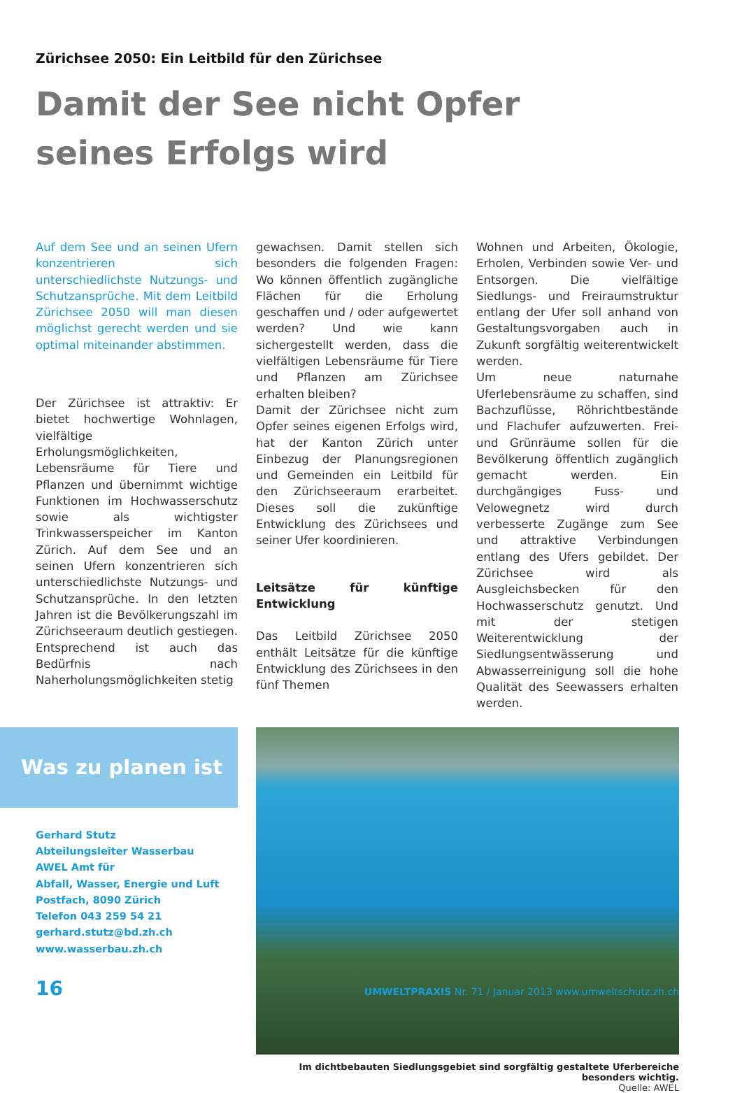Zürichsee 2050: Ein Leitbild für den Zürichsee
Damit der See nicht Opfer seines Erfolgs wird
Auf dem See und an seinen Ufern konzentrieren sich unterschiedlichste Nutzungs- und Schutzansprüche. Mit dem Leitbild Zürichsee 2050 will man diesen möglichst gerecht werden und sie optimal miteinander abstimmen.
Der Zürichsee ist attraktiv: Er bietet hochwertige Wohnlagen, vielfältige Erholungsmöglichkeiten, Lebensräume für Tiere und Pflanzen und übernimmt wichtige Funktionen im Hochwasserschutz sowie als wichtigster Trinkwasserspeicher im Kanton Zürich. Auf dem See und an seinen Ufern konzentrieren sich unterschiedlichste Nutzungs- und Schutzansprüche. In den letzten Jahren ist die Bevölkerungszahl im Zürichseeraum deutlich gestiegen. Entsprechend ist auch das Bedürfnis nach Naherholungsmöglichkeiten stetig
gewachsen. Damit stellen sich besonders die folgenden Fragen: Wo können öffentlich zugängliche Flächen für die Erholung geschaffen und / oder aufgewertet werden? Und wie kann sichergestellt werden, dass die vielfältigen Lebensräume für Tiere und Pflanzen am Zürichsee erhalten bleiben?
Damit der Zürichsee nicht zum Opfer seines eigenen Erfolgs wird, hat der Kanton Zürich unter Einbezug der Planungsregionen und Gemeinden ein Leitbild für den Zürichseeraum erarbeitet. Dieses soll die zukünftige Entwicklung des Zürichsees und seiner Ufer koordinieren.
Leitsätze für künftige Entwicklung
Das Leitbild Zürichsee 2050 enthält Leitsätze für die künftige Entwicklung des Zürichsees in den fünf Themen
Wohnen und Arbeiten, Ökologie, Erholen, Verbinden sowie Ver- und Entsorgen. Die vielfältige Siedlungs- und Freiraumstruktur entlang der Ufer soll anhand von Gestaltungsvorgaben auch in Zukunft sorgfältig weiterentwickelt werden.
Um neue naturnahe Uferlebensräume zu schaffen, sind Bachzuflüsse, Röhrichtbestände und Flachufer aufzuwerten. Frei- und Grünräume sollen für die Bevölkerung öffentlich zugänglich gemacht werden. Ein durchgängiges Fuss- und Velowegnetz wird durch verbesserte Zugänge zum See und attraktive Verbindungen entlang des Ufers gebildet. Der Zürichsee wird als Ausgleichsbecken für den Hochwasserschutz genutzt. Und mit der stetigen Weiterentwicklung der Siedlungsentwässerung und Abwasserreinigung soll die hohe Qualität des Seewassers erhalten werden.
Was zu planen ist
Gerhard Stutz
Abteilungsleiter Wasserbau
AWEL Amt für
Abfall, Wasser, Energie und Luft
Postfach, 8090 Zürich
Telefon 043 259 54 21
gerhard.stutz@bd.zh.ch
www.wasserbau.zh.ch
Im dichtbebauten Siedlungsgebiet sind sorgfältig gestaltete Uferbereiche besonders wichtig.
Quelle: AWEL
16 UMWELTPRAXIS Nr. 71 / Januar 2013 www.umweltschutz.zh.ch